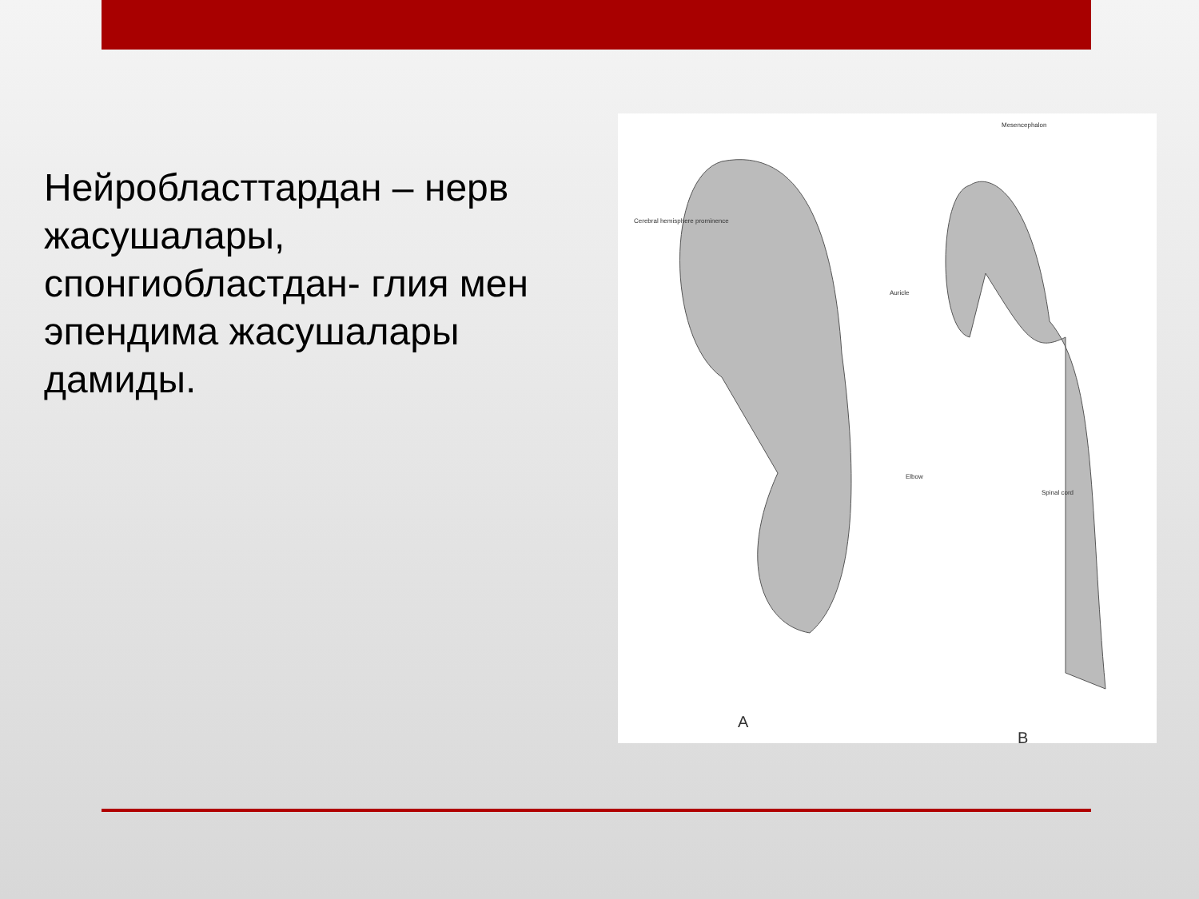Нейробласттардан – нерв жасушалары, спонгиобластдан- глия мен эпендима жасушалары дамиды.
A
B
Cerebral hemisphere prominence
Auricle
Elbow
Mesencephalon
Spinal cord